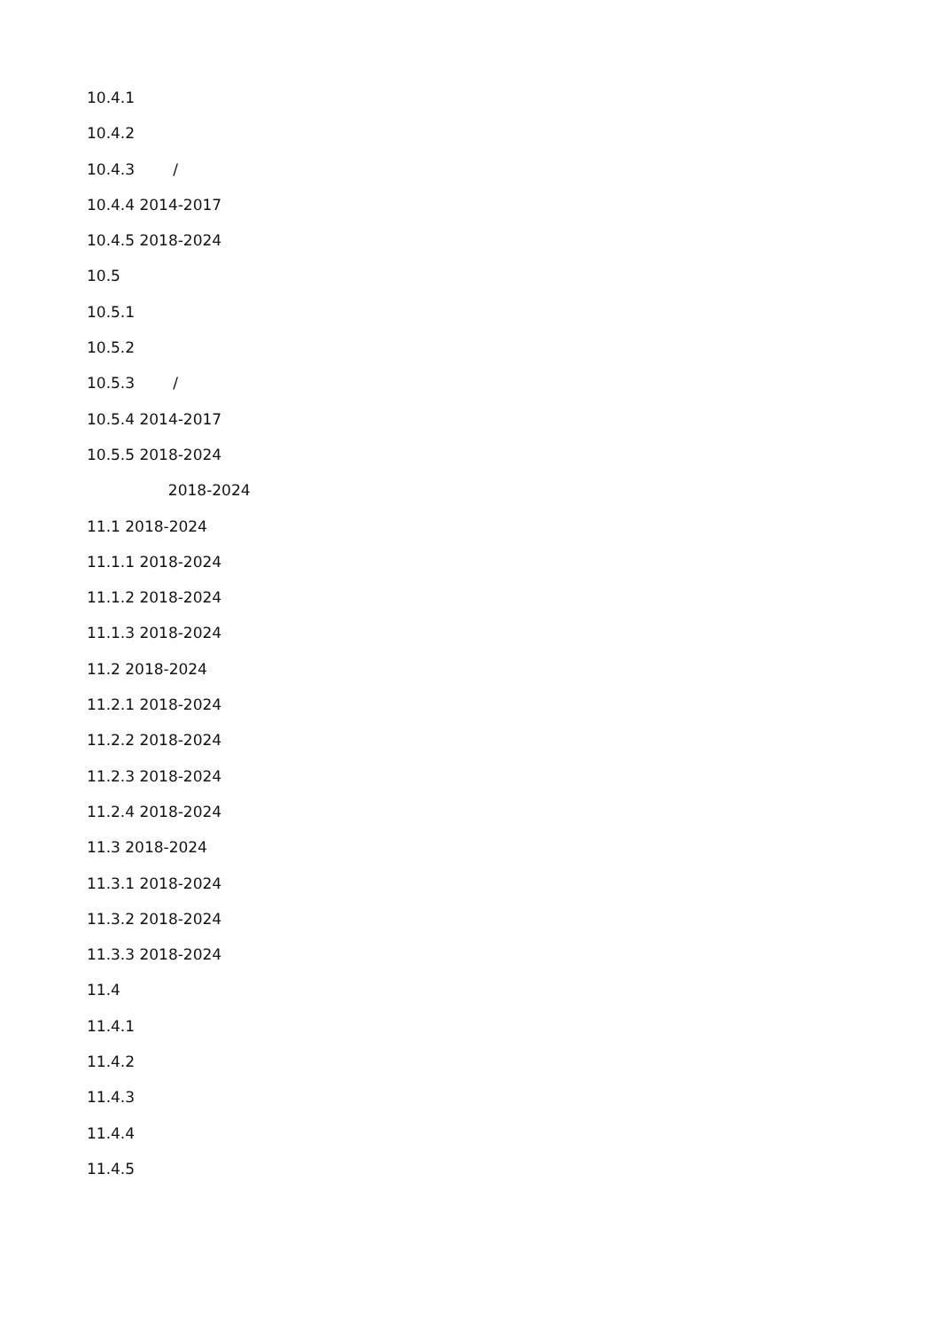10.4.1
10.4.2
10.4.3 /
10.4.4 2014-2017
10.4.5 2018-2024
10.5
10.5.1
10.5.2
10.5.3 /
10.5.4 2014-2017
10.5.5 2018-2024
2018-2024
11.1 2018-2024
11.1.1 2018-2024
11.1.2 2018-2024
11.1.3 2018-2024
11.2 2018-2024
11.2.1 2018-2024
11.2.2 2018-2024
11.2.3 2018-2024
11.2.4 2018-2024
11.3 2018-2024
11.3.1 2018-2024
11.3.2 2018-2024
11.3.3 2018-2024
11.4
11.4.1
11.4.2
11.4.3
11.4.4
11.4.5